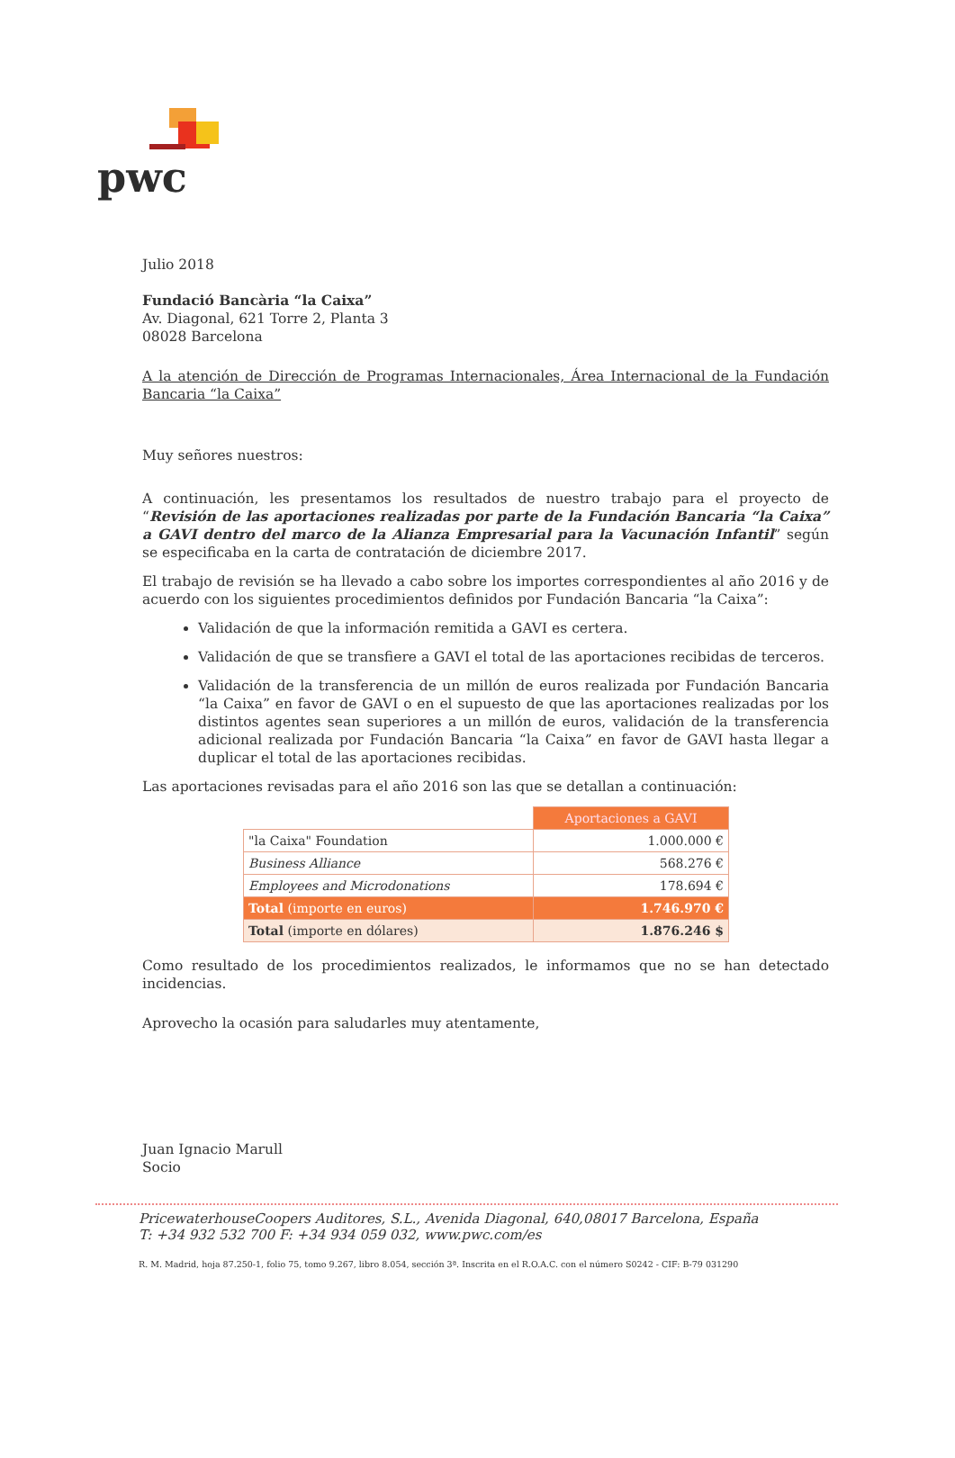pwc
Julio 2018
Fundació Bancària “la Caixa”
Av. Diagonal, 621 Torre 2, Planta 3
08028 Barcelona
A la atención de Dirección de Programas Internacionales, Área Internacional de la Fundación Bancaria “la Caixa”
Muy señores nuestros:
A continuación, les presentamos los resultados de nuestro trabajo para el proyecto de “Revisión de las aportaciones realizadas por parte de la Fundación Bancaria “la Caixa” a GAVI dentro del marco de la Alianza Empresarial para la Vacunación Infantil” según se especificaba en la carta de contratación de diciembre 2017.
El trabajo de revisión se ha llevado a cabo sobre los importes correspondientes al año 2016 y de acuerdo con los siguientes procedimientos definidos por Fundación Bancaria “la Caixa”:
Validación de que la información remitida a GAVI es certera.
Validación de que se transfiere a GAVI el total de las aportaciones recibidas de terceros.
Validación de la transferencia de un millón de euros realizada por Fundación Bancaria “la Caixa” en favor de GAVI o en el supuesto de que las aportaciones realizadas por los distintos agentes sean superiores a un millón de euros, validación de la transferencia adicional realizada por Fundación Bancaria “la Caixa” en favor de GAVI hasta llegar a duplicar el total de las aportaciones recibidas.
Las aportaciones revisadas para el año 2016 son las que se detallan a continuación:
| | Aportaciones a GAVI |
| "la Caixa" Foundation | 1.000.000 € |
| Business Alliance | 568.276 € |
| Employees and Microdonations | 178.694 € |
| Total (importe en euros) | 1.746.970 € |
| Total (importe en dólares) | 1.876.246 $ |
Como resultado de los procedimientos realizados, le informamos que no se han detectado incidencias.
Aprovecho la ocasión para saludarles muy atentamente,
Juan Ignacio Marull
Socio
PricewaterhouseCoopers Auditores, S.L., Avenida Diagonal, 640,08017 Barcelona, España
T: +34 932 532 700 F: +34 934 059 032, www.pwc.com/es
R. M. Madrid, hoja 87.250-1, folio 75, tomo 9.267, libro 8.054, sección 3ª. Inscrita en el R.O.A.C. con el número S0242 - CIF: B-79 031290